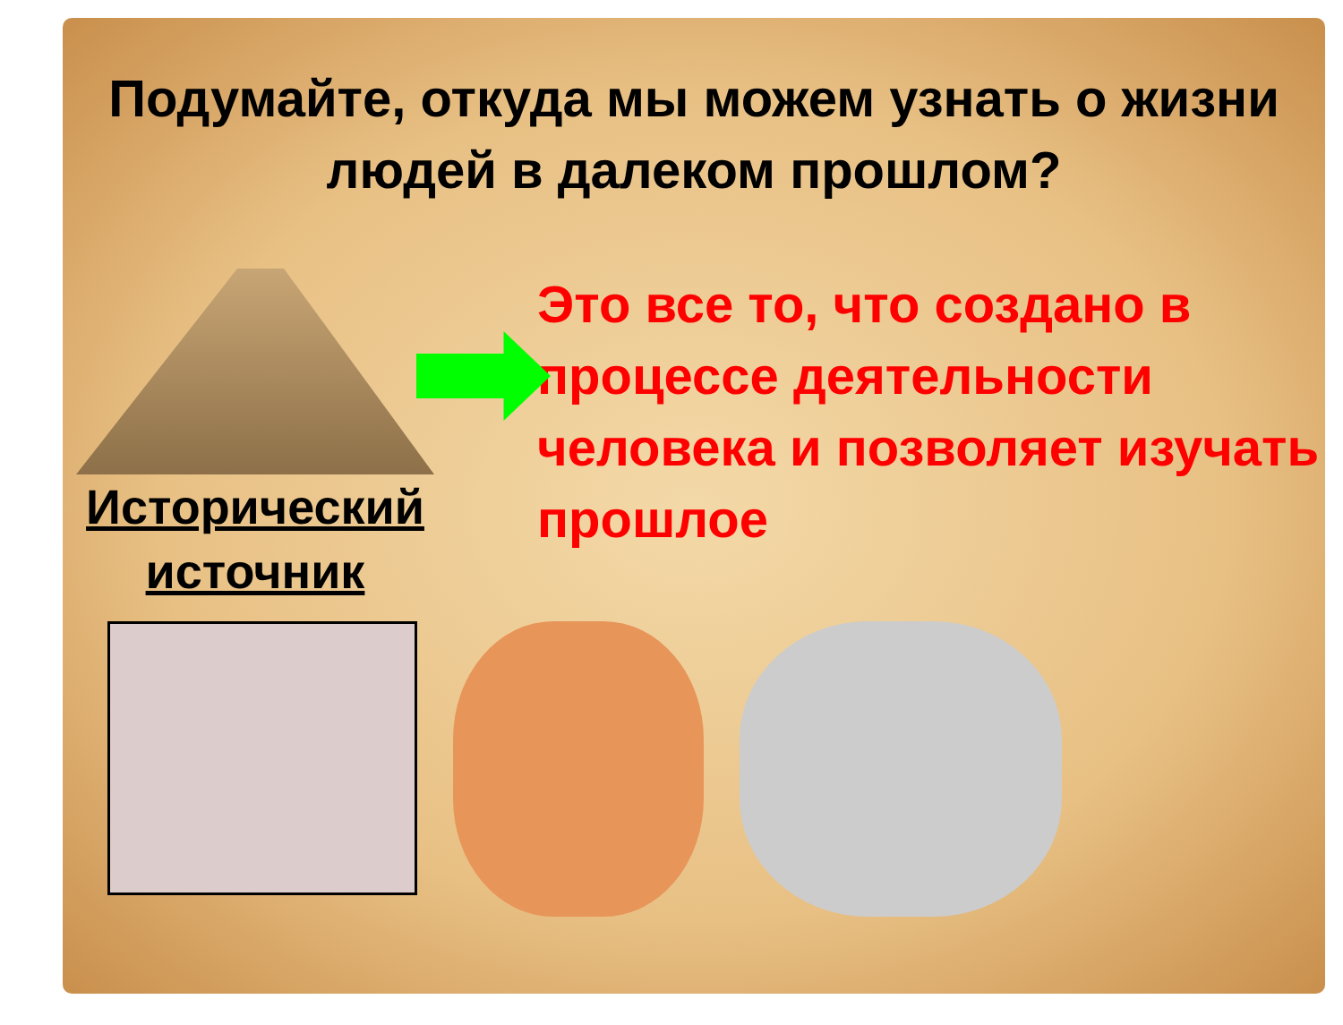Подумайте, откуда мы можем узнать о жизни людей в далеком прошлом?
Исторический
источник
Это все то, что создано в процессе деятельности человека и позволяет изучать прошлое